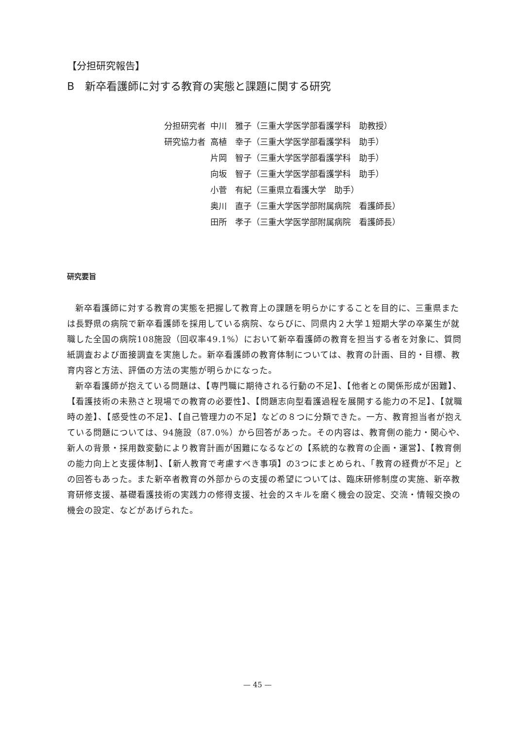【分担研究報告】
B　新卒看護師に対する教育の実態と課題に関する研究
| 分担研究者 | 中川 雅子（三重大学医学部看護学科 助教授） |
| 研究協力者 | 高植 幸子（三重大学医学部看護学科 助手） |
| | 片岡 智子（三重大学医学部看護学科 助手） |
| | 向坂 智子（三重大学医学部看護学科 助手） |
| | 小菅 有紀（三重県立看護大学 助手） |
| | 奥川 直子（三重大学医学部附属病院 看護師長） |
| | 田所 孝子（三重大学医学部附属病院 看護師長） |
研究要旨
新卒看護師に対する教育の実態を把握して教育上の課題を明らかにすることを目的に、三重県または長野県の病院で新卒看護師を採用している病院、ならびに、同県内２大学１短期大学の卒業生が就職した全国の病院108施設（回収率49.1%）において新卒看護師の教育を担当する者を対象に、質問紙調査および面接調査を実施した。新卒看護師の教育体制については、教育の計画、目的・目標、教育内容と方法、評価の方法の実態が明らかになった。
新卒看護師が抱えている問題は、【専門職に期待される行動の不足】、【他者との関係形成が困難】、【看護技術の未熟さと現場での教育の必要性】、【問題志向型看護過程を展開する能力の不足】、【就職時の差】、【感受性の不足】、【自己管理力の不足】などの８つに分類できた。一方、教育担当者が抱えている問題については、94施設（87.0%）から回答があった。その内容は、教育側の能力・関心や、新人の背景・採用数変動により教育計画が困難になるなどの【系統的な教育の企画・運営】、【教育側の能力向上と支援体制】、【新人教育で考慮すべき事項】の3つにまとめられ、「教育の経費が不足」との回答もあった。また新卒者教育の外部からの支援の希望については、臨床研修制度の実施、新卒教育研修支援、基礎看護技術の実践力の修得支援、社会的スキルを磨く機会の設定、交流・情報交換の機会の設定、などがあげられた。
— 45 —